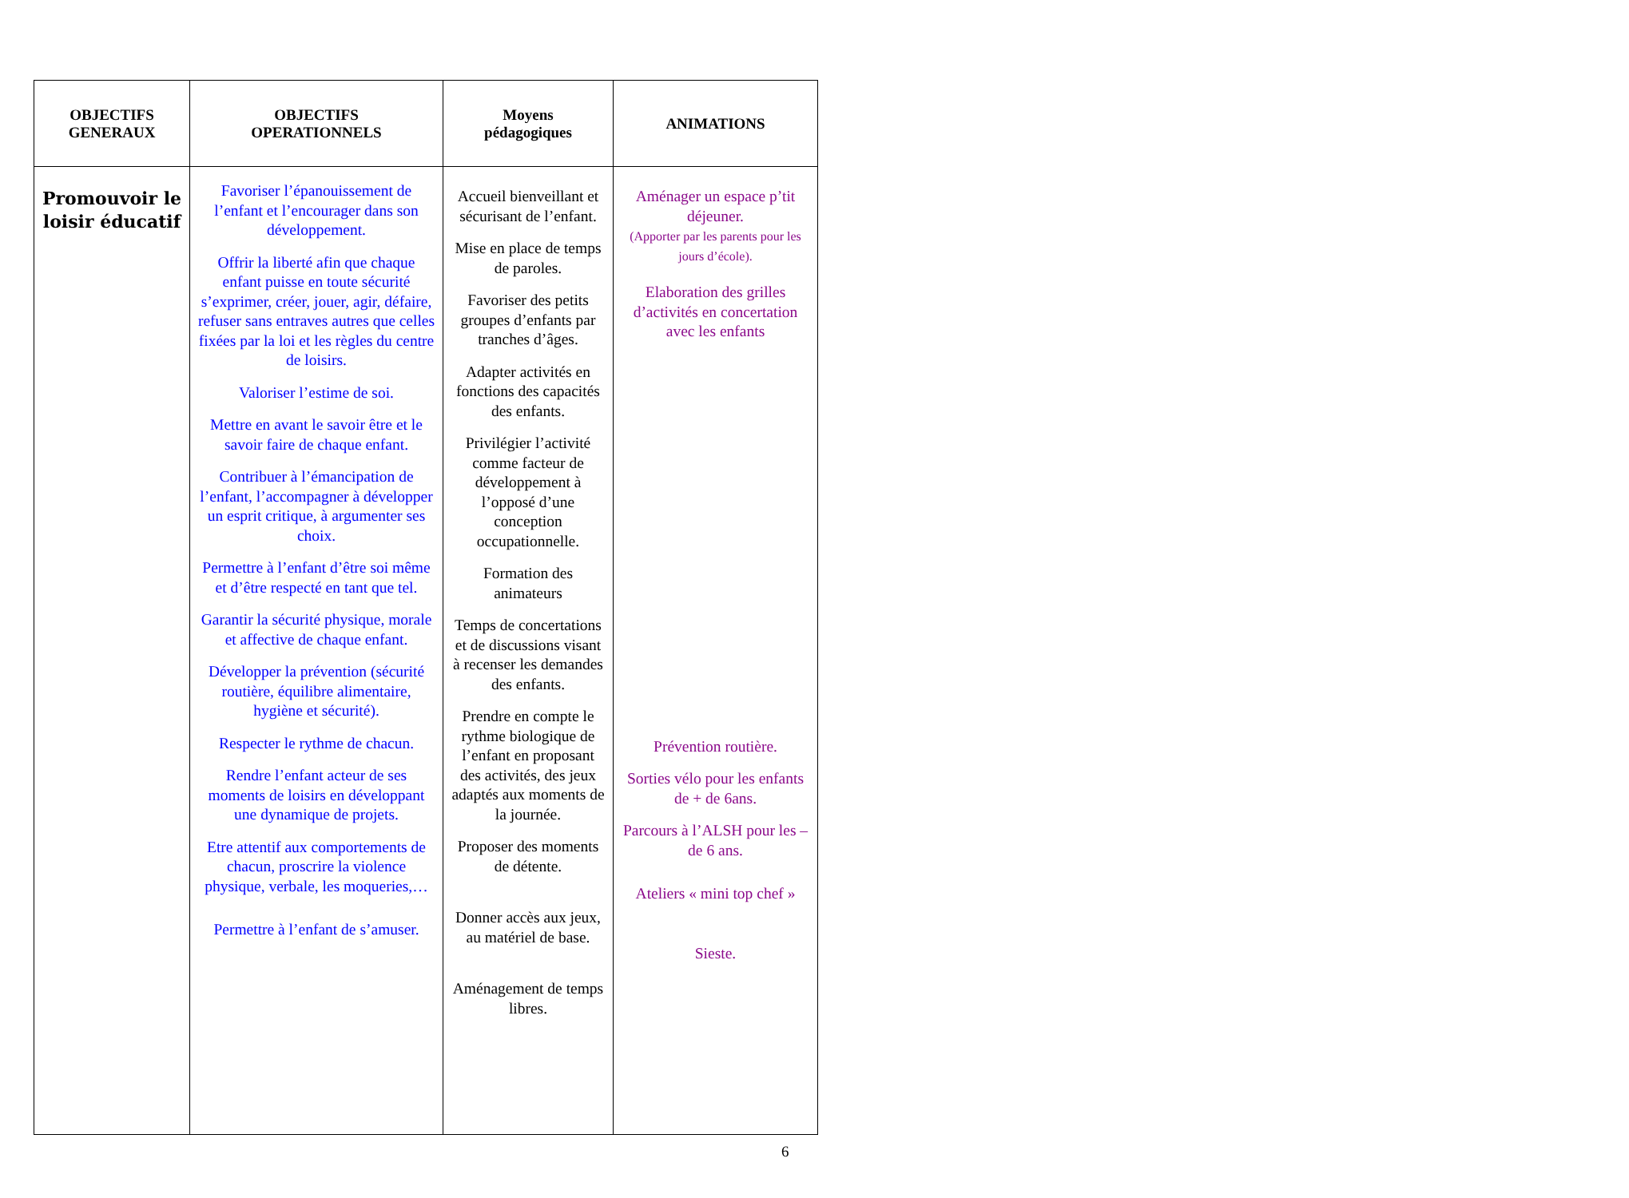| OBJECTIFS GENERAUX | OBJECTIFS OPERATIONNELS | Moyens pédagogiques | ANIMATIONS |
| --- | --- | --- | --- |
| Promouvoir le loisir éducatif | Favoriser l’épanouissement de l’enfant et l’encourager dans son développement. Offrir la liberté afin que chaque enfant puisse en toute sécurité s’exprimer, créer, jouer, agir, défaire, refuser sans entraves autres que celles fixées par la loi et les règles du centre de loisirs. Valoriser l’estime de soi. Mettre en avant le savoir être et le savoir faire de chaque enfant. Contribuer à l’émancipation de l’enfant, l’accompagner à développer un esprit critique, à argumenter ses choix. Permettre à l’enfant d’être soi même et d’être respecté en tant que tel. Garantir la sécurité physique, morale et affective de chaque enfant. Développer la prévention (sécurité routière, équilibre alimentaire, hygiène et sécurité). Respecter le rythme de chacun. Rendre l’enfant acteur de ses moments de loisirs en développant une dynamique de projets. Etre attentif aux comportements de chacun, proscrire la violence physique, verbale, les moqueries,… Permettre à l’enfant de s’amuser. | Accueil bienveillant et sécurisant de l’enfant. Mise en place de temps de paroles. Favoriser des petits groupes d’enfants par tranches d’âges. Adapter activités en fonctions des capacités des enfants. Privilégier l’activité comme facteur de développement à l’opposé d’une conception occupationnelle. Formation des animateurs Temps de concertations et de discussions visant à recenser les demandes des enfants. Prendre en compte le rythme biologique de l’enfant en proposant des activités, des jeux adaptés aux moments de la journée. Proposer des moments de détente. Donner accès aux jeux, au matériel de base. Aménagement de temps libres. | Aménager un espace p’tit déjeuner. (Apporter par les parents pour les jours d’école). Elaboration des grilles d’activités en concertation avec les enfants Prévention routière. Sorties vélo pour les enfants de + de 6ans. Parcours à l’ALSH pour les – de 6 ans. Ateliers « mini top chef » Sieste. |
6